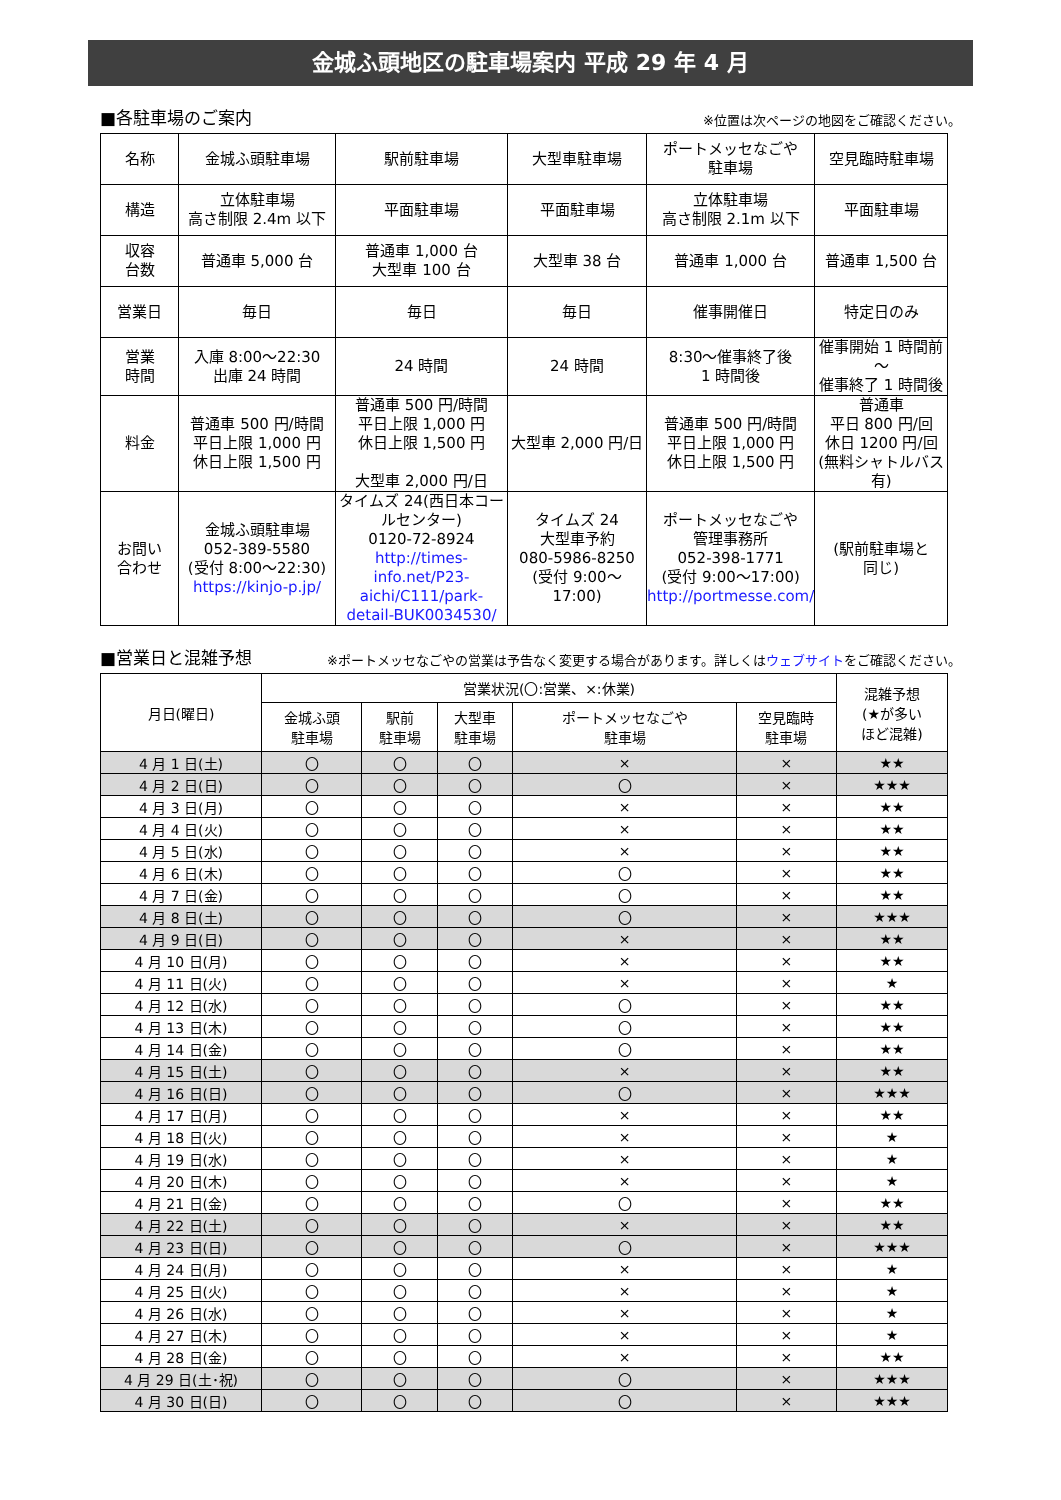金城ふ頭地区の駐車場案内 平成 29 年 4 月
■各駐車場のご案内 ※位置は次ページの地図をご確認ください。
| 名称 | 金城ふ頭駐車場 | 駅前駐車場 | 大型車駐車場 | ポートメッセなごや 駐車場 | 空見臨時駐車場 |
| 構造 | 立体駐車場 高さ制限 2.4m 以下 | 平面駐車場 | 平面駐車場 | 立体駐車場 高さ制限 2.1m 以下 | 平面駐車場 |
| 収容 台数 | 普通車 5,000 台 | 普通車 1,000 台 大型車 100 台 | 大型車 38 台 | 普通車 1,000 台 | 普通車 1,500 台 |
| 営業日 | 毎日 | 毎日 | 毎日 | 催事開催日 | 特定日のみ |
| 営業 時間 | 入庫 8:00～22:30 出庫 24 時間 | 24 時間 | 24 時間 | 8:30～催事終了後 1 時間後 | 催事開始 1 時間前～ 催事終了 1 時間後 |
| 料金 | 普通車 500 円/時間 平日上限 1,000 円 休日上限 1,500 円 | 普通車 500 円/時間 平日上限 1,000 円 休日上限 1,500 円 大型車 2,000 円/日 | 大型車 2,000 円/日 | 普通車 500 円/時間 平日上限 1,000 円 休日上限 1,500 円 | 普通車 平日 800 円/回 休日 1200 円/回 (無料シャトルバス有) |
| お問い 合わせ | 金城ふ頭駐車場 052-389-5580 (受付 8:00～22:30) https://kinjo-p.jp/ | タイムズ 24(西日本コールセンター) 0120-72-8924 http://times-info.net/P23-aichi/C111/park-detail-BUK0034530/ | タイムズ 24 大型車予約 080-5986-8250 (受付 9:00～17:00) | ポートメッセなごや 管理事務所 052-398-1771 (受付 9:00～17:00) http://portmesse.com/ | (駅前駐車場と 同じ) |
■営業日と混雑予想 ※ポートメッセなごやの営業は予告なく変更する場合があります。詳しくはウェブサイトをご確認ください。
| 月日(曜日) | 営業状況(〇:営業、×:休業) | | | | | 混雑予想 (★が多い ほど混雑) |
| --- | --- | --- | --- | --- | --- | --- |
| | 金城ふ頭 駐車場 | 駅前 駐車場 | 大型車 駐車場 | ポートメッセなごや 駐車場 | 空見臨時 駐車場 | |
| 4 月 1 日(土) | 〇 | 〇 | 〇 | × | × | ★★ |
| 4 月 2 日(日) | 〇 | 〇 | 〇 | 〇 | × | ★★★ |
| 4 月 3 日(月) | 〇 | 〇 | 〇 | × | × | ★★ |
| 4 月 4 日(火) | 〇 | 〇 | 〇 | × | × | ★★ |
| 4 月 5 日(水) | 〇 | 〇 | 〇 | × | × | ★★ |
| 4 月 6 日(木) | 〇 | 〇 | 〇 | 〇 | × | ★★ |
| 4 月 7 日(金) | 〇 | 〇 | 〇 | 〇 | × | ★★ |
| 4 月 8 日(土) | 〇 | 〇 | 〇 | 〇 | × | ★★★ |
| 4 月 9 日(日) | 〇 | 〇 | 〇 | × | × | ★★ |
| 4 月 10 日(月) | 〇 | 〇 | 〇 | × | × | ★★ |
| 4 月 11 日(火) | 〇 | 〇 | 〇 | × | × | ★ |
| 4 月 12 日(水) | 〇 | 〇 | 〇 | 〇 | × | ★★ |
| 4 月 13 日(木) | 〇 | 〇 | 〇 | 〇 | × | ★★ |
| 4 月 14 日(金) | 〇 | 〇 | 〇 | 〇 | × | ★★ |
| 4 月 15 日(土) | 〇 | 〇 | 〇 | × | × | ★★ |
| 4 月 16 日(日) | 〇 | 〇 | 〇 | 〇 | × | ★★★ |
| 4 月 17 日(月) | 〇 | 〇 | 〇 | × | × | ★★ |
| 4 月 18 日(火) | 〇 | 〇 | 〇 | × | × | ★ |
| 4 月 19 日(水) | 〇 | 〇 | 〇 | × | × | ★ |
| 4 月 20 日(木) | 〇 | 〇 | 〇 | × | × | ★ |
| 4 月 21 日(金) | 〇 | 〇 | 〇 | 〇 | × | ★★ |
| 4 月 22 日(土) | 〇 | 〇 | 〇 | × | × | ★★ |
| 4 月 23 日(日) | 〇 | 〇 | 〇 | 〇 | × | ★★★ |
| 4 月 24 日(月) | 〇 | 〇 | 〇 | × | × | ★ |
| 4 月 25 日(火) | 〇 | 〇 | 〇 | × | × | ★ |
| 4 月 26 日(水) | 〇 | 〇 | 〇 | × | × | ★ |
| 4 月 27 日(木) | 〇 | 〇 | 〇 | × | × | ★ |
| 4 月 28 日(金) | 〇 | 〇 | 〇 | × | × | ★★ |
| 4 月 29 日(土･祝) | 〇 | 〇 | 〇 | 〇 | × | ★★★ |
| 4 月 30 日(日) | 〇 | 〇 | 〇 | 〇 | × | ★★★ |